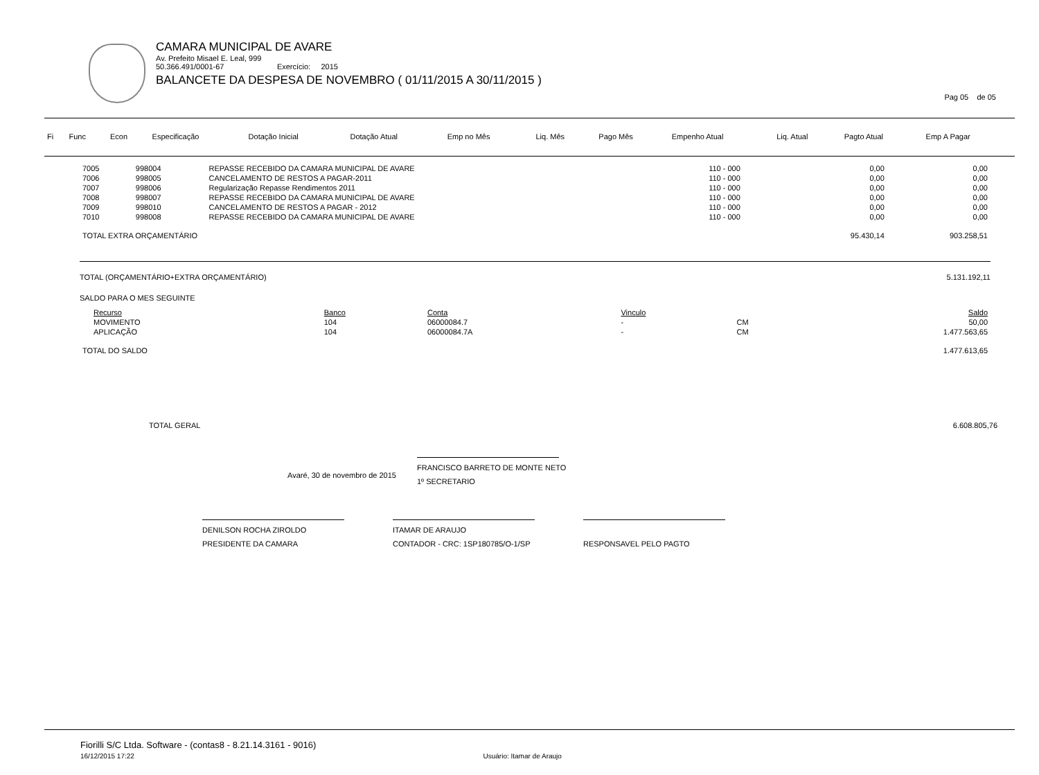CAMARA MUNICIPAL DE AVARE
Av. Prefeito Misael E. Leal, 999
50.366.491/0001-67 Exercício: 2015
BALANCETE DA DESPESA DE NOVEMBRO ( 01/11/2015 A 30/11/2015 )
Pag 05 de 05
| Fi | Func | Econ | Especificação | Dotação Inicial | Dotação Atual | Emp no Mês | Liq. Mês | Pago Mês | Empenho Atual | Liq. Atual | Pagto Atual | Emp A Pagar |
| --- | --- | --- | --- | --- | --- | --- | --- | --- | --- | --- | --- | --- |
| 7005 | 998004 | REPASSE RECEBIDO DA CAMARA MUNICIPAL DE AVARE | 110 - 000 | 0,00 | 0,00 |
| 7006 | 998005 | CANCELAMENTO DE RESTOS A PAGAR-2011 | 110 - 000 | 0,00 | 0,00 |
| 7007 | 998006 | Regularização Repasse Rendimentos 2011 | 110 - 000 | 0,00 | 0,00 |
| 7008 | 998007 | REPASSE RECEBIDO DA CAMARA MUNICIPAL DE AVARE | 110 - 000 | 0,00 | 0,00 |
| 7009 | 998010 | CANCELAMENTO DE RESTOS A PAGAR - 2012 | 110 - 000 | 0,00 | 0,00 |
| 7010 | 998008 | REPASSE RECEBIDO DA CAMARA MUNICIPAL DE AVARE | 110 - 000 | 0,00 | 0,00 |
| TOTAL EXTRA ORÇAMENTÁRIO | | | | 95.430,14 | 903.258,51 |
TOTAL (ORÇAMENTÁRIO+EXTRA ORÇAMENTÁRIO) 5.131.192,11
SALDO PARA O MES SEGUINTE
| Recurso | Banco | Conta | Vinculo | | Saldo |
| MOVIMENTO | 104 | 06000084.7 | - | CM | 50,00 |
| APLICAÇÃO | 104 | 06000084.7A | - | CM | 1.477.563,65 |
| TOTAL DO SALDO | | | | | 1.477.613,65 |
TOTAL GERAL 6.608.805,76
Avaré, 30 de novembro de 2015
FRANCISCO BARRETO DE MONTE NETO
1º SECRETARIO
DENILSON ROCHA ZIROLDO
PRESIDENTE DA CAMARA
ITAMAR DE ARAUJO
CONTADOR - CRC: 1SP180785/O-1/SP
RESPONSAVEL PELO PAGTO
Fiorilli S/C Ltda. Software - (contas8 - 8.21.14.3161 - 9016)
16/12/2015 17:22 Usuário: Itamar de Araujo